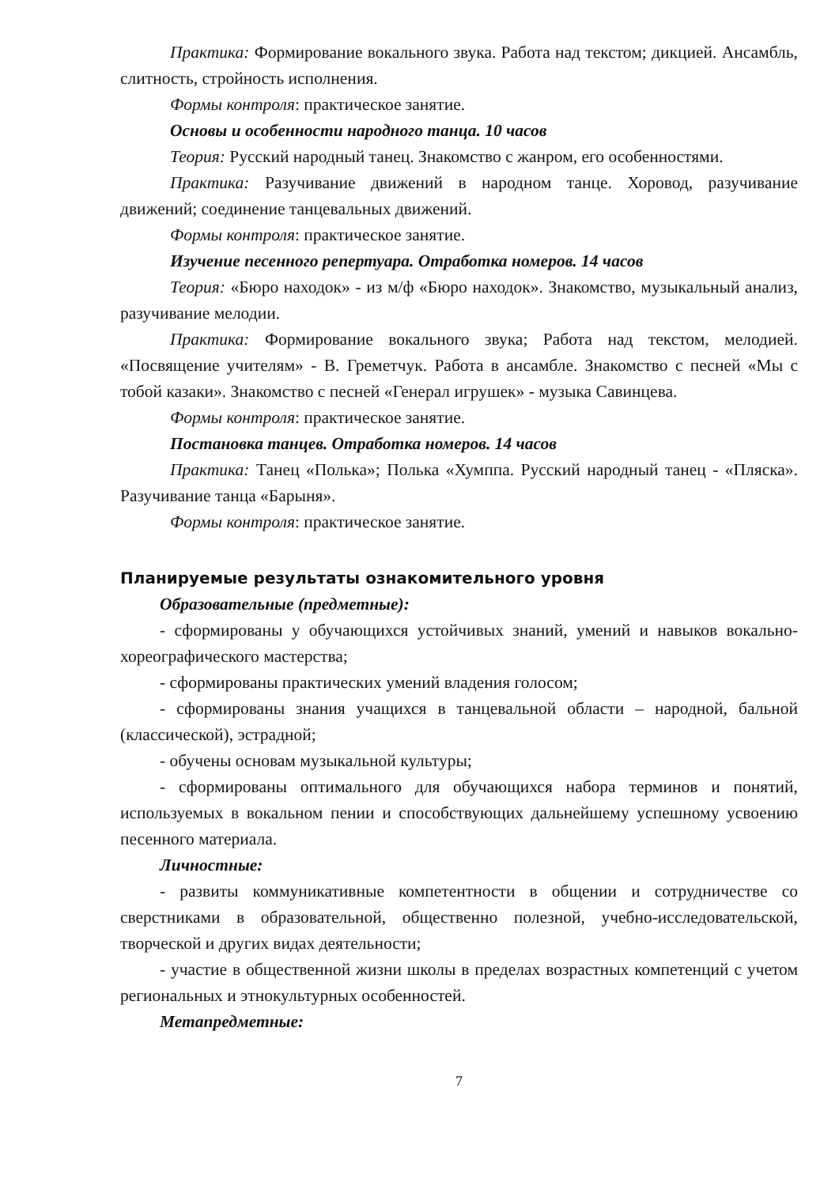Практика: Формирование вокального звука. Работа над текстом; дикцией. Ансамбль, слитность, стройность исполнения.
Формы контроля: практическое занятие.
Основы и особенности народного танца. 10 часов
Теория: Русский народный танец. Знакомство с жанром, его особенностями.
Практика: Разучивание движений в народном танце. Хоровод, разучивание движений; соединение танцевальных движений.
Формы контроля: практическое занятие.
Изучение песенного репертуара. Отработка номеров. 14 часов
Теория: «Бюро находок» - из м/ф «Бюро находок». Знакомство, музыкальный анализ, разучивание мелодии.
Практика: Формирование вокального звука; Работа над текстом, мелодией. «Посвящение учителям» - В. Греметчук. Работа в ансамбле. Знакомство с песней «Мы с тобой казаки». Знакомство с песней «Генерал игрушек» - музыка Савинцева.
Формы контроля: практическое занятие.
Постановка танцев. Отработка номеров. 14 часов
Практика: Танец «Полька»; Полька «Хумппа. Русский народный танец - «Пляска». Разучивание танца «Барыня».
Формы контроля: практическое занятие.
Планируемые результаты ознакомительного уровня
Образовательные (предметные):
- сформированы у обучающихся устойчивых знаний, умений и навыков вокально- хореографического мастерства;
- сформированы практических умений владения голосом;
- сформированы знания учащихся в танцевальной области – народной, бальной (классической), эстрадной;
- обучены основам музыкальной культуры;
- сформированы оптимального для обучающихся набора терминов и понятий, используемых в вокальном пении и способствующих дальнейшему успешному усвоению песенного материала.
Личностные:
- развиты коммуникативные компетентности в общении и сотрудничестве со сверстниками в образовательной, общественно полезной, учебно-исследовательской, творческой и других видах деятельности;
- участие в общественной жизни школы в пределах возрастных компетенций с учетом региональных и этнокультурных особенностей.
Метапредметные:
7